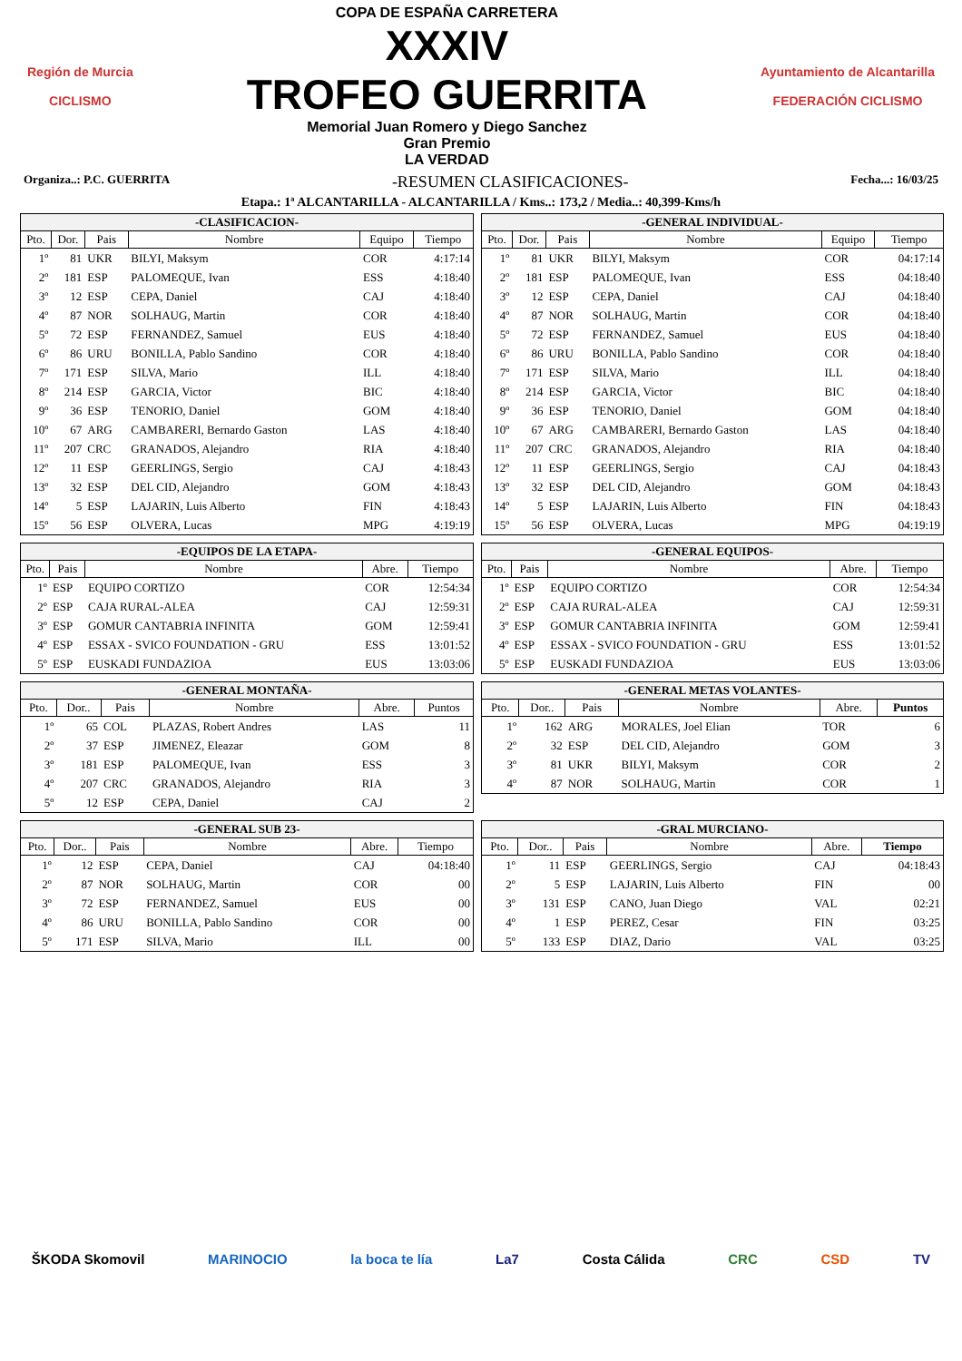Región de Murcia
CICLISMO
COPA DE ESPAÑA CARRETERA
XXXIV
TROFEO GUERRITA
Memorial Juan Romero y Diego Sanchez
Gran Premio
LA VERDAD
Ayuntamiento de Alcantarilla
FEDERACIÓN CICLISMO
Organiza..: P.C. GUERRITA -RESUMEN CLASIFICACIONES- Fecha...: 16/03/25
Etapa.: 1ª ALCANTARILLA - ALCANTARILLA / Kms..: 173,2 / Media..: 40,399-Kms/h
| -CLASIFICACION- | | | | | |
| --- | --- | --- | --- | --- | --- |
| Pto. | Dor. | Pais | Nombre | Equipo | Tiempo |
| 1º | 81 | UKR | BILYI, Maksym | COR | 4:17:14 |
| 2º | 181 | ESP | PALOMEQUE, Ivan | ESS | 4:18:40 |
| 3º | 12 | ESP | CEPA, Daniel | CAJ | 4:18:40 |
| 4º | 87 | NOR | SOLHAUG, Martin | COR | 4:18:40 |
| 5º | 72 | ESP | FERNANDEZ, Samuel | EUS | 4:18:40 |
| 6º | 86 | URU | BONILLA, Pablo Sandino | COR | 4:18:40 |
| 7º | 171 | ESP | SILVA, Mario | ILL | 4:18:40 |
| 8º | 214 | ESP | GARCIA, Victor | BIC | 4:18:40 |
| 9º | 36 | ESP | TENORIO, Daniel | GOM | 4:18:40 |
| 10º | 67 | ARG | CAMBARERI, Bernardo Gaston | LAS | 4:18:40 |
| 11º | 207 | CRC | GRANADOS, Alejandro | RIA | 4:18:40 |
| 12º | 11 | ESP | GEERLINGS, Sergio | CAJ | 4:18:43 |
| 13º | 32 | ESP | DEL CID, Alejandro | GOM | 4:18:43 |
| 14º | 5 | ESP | LAJARIN, Luis Alberto | FIN | 4:18:43 |
| 15º | 56 | ESP | OLVERA, Lucas | MPG | 4:19:19 |
| -GENERAL INDIVIDUAL- | | | | | |
| --- | --- | --- | --- | --- | --- |
| Pto. | Dor. | Pais | Nombre | Equipo | Tiempo |
| 1º | 81 | UKR | BILYI, Maksym | COR | 04:17:14 |
| 2º | 181 | ESP | PALOMEQUE, Ivan | ESS | 04:18:40 |
| 3º | 12 | ESP | CEPA, Daniel | CAJ | 04:18:40 |
| 4º | 87 | NOR | SOLHAUG, Martin | COR | 04:18:40 |
| 5º | 72 | ESP | FERNANDEZ, Samuel | EUS | 04:18:40 |
| 6º | 86 | URU | BONILLA, Pablo Sandino | COR | 04:18:40 |
| 7º | 171 | ESP | SILVA, Mario | ILL | 04:18:40 |
| 8º | 214 | ESP | GARCIA, Victor | BIC | 04:18:40 |
| 9º | 36 | ESP | TENORIO, Daniel | GOM | 04:18:40 |
| 10º | 67 | ARG | CAMBARERI, Bernardo Gaston | LAS | 04:18:40 |
| 11º | 207 | CRC | GRANADOS, Alejandro | RIA | 04:18:40 |
| 12º | 11 | ESP | GEERLINGS, Sergio | CAJ | 04:18:43 |
| 13º | 32 | ESP | DEL CID, Alejandro | GOM | 04:18:43 |
| 14º | 5 | ESP | LAJARIN, Luis Alberto | FIN | 04:18:43 |
| 15º | 56 | ESP | OLVERA, Lucas | MPG | 04:19:19 |
| -EQUIPOS DE LA ETAPA- | | | | |
| --- | --- | --- | --- | --- |
| Pto. | Pais | Nombre | Abre. | Tiempo |
| 1º | ESP | EQUIPO CORTIZO | COR | 12:54:34 |
| 2º | ESP | CAJA RURAL-ALEA | CAJ | 12:59:31 |
| 3º | ESP | GOMUR CANTABRIA INFINITA | GOM | 12:59:41 |
| 4º | ESP | ESSAX - SVICO FOUNDATION - GRU | ESS | 13:01:52 |
| 5º | ESP | EUSKADI FUNDAZIOA | EUS | 13:03:06 |
| -GENERAL EQUIPOS- | | | | |
| --- | --- | --- | --- | --- |
| Pto. | Pais | Nombre | Abre. | Tiempo |
| 1º | ESP | EQUIPO CORTIZO | COR | 12:54:34 |
| 2º | ESP | CAJA RURAL-ALEA | CAJ | 12:59:31 |
| 3º | ESP | GOMUR CANTABRIA INFINITA | GOM | 12:59:41 |
| 4º | ESP | ESSAX - SVICO FOUNDATION - GRU | ESS | 13:01:52 |
| 5º | ESP | EUSKADI FUNDAZIOA | EUS | 13:03:06 |
| -GENERAL MONTAÑA- | | | | | |
| --- | --- | --- | --- | --- | --- |
| Pto. | Dor.. | Pais | Nombre | Abre. | Puntos |
| 1º | 65 | COL | PLAZAS, Robert Andres | LAS | 11 |
| 2º | 37 | ESP | JIMENEZ, Eleazar | GOM | 8 |
| 3º | 181 | ESP | PALOMEQUE, Ivan | ESS | 3 |
| 4º | 207 | CRC | GRANADOS, Alejandro | RIA | 3 |
| 5º | 12 | ESP | CEPA, Daniel | CAJ | 2 |
| -GENERAL METAS VOLANTES- | | | | | |
| --- | --- | --- | --- | --- | --- |
| Pto. | Dor.. | Pais | Nombre | Abre. | Puntos |
| 1º | 162 | ARG | MORALES, Joel Elian | TOR | 6 |
| 2º | 32 | ESP | DEL CID, Alejandro | GOM | 3 |
| 3º | 81 | UKR | BILYI, Maksym | COR | 2 |
| 4º | 87 | NOR | SOLHAUG, Martin | COR | 1 |
| -GENERAL SUB 23- | | | | | |
| --- | --- | --- | --- | --- | --- |
| Pto. | Dor.. | Pais | Nombre | Abre. | Tiempo |
| 1º | 12 | ESP | CEPA, Daniel | CAJ | 04:18:40 |
| 2º | 87 | NOR | SOLHAUG, Martin | COR | 00 |
| 3º | 72 | ESP | FERNANDEZ, Samuel | EUS | 00 |
| 4º | 86 | URU | BONILLA, Pablo Sandino | COR | 00 |
| 5º | 171 | ESP | SILVA, Mario | ILL | 00 |
| -GRAL MURCIANO- | | | | | |
| --- | --- | --- | --- | --- | --- |
| Pto. | Dor.. | Pais | Nombre | Abre. | Tiempo |
| 1º | 11 | ESP | GEERLINGS, Sergio | CAJ | 04:18:43 |
| 2º | 5 | ESP | LAJARIN, Luis Alberto | FIN | 00 |
| 3º | 131 | ESP | CANO, Juan Diego | VAL | 02:21 |
| 4º | 1 | ESP | PEREZ, Cesar | FIN | 03:25 |
| 5º | 133 | ESP | DIAZ, Dario | VAL | 03:25 |
ŠKODA Skomovil MARINOCIO la boca te lía La7 Costa Cálida CRC CSD TV